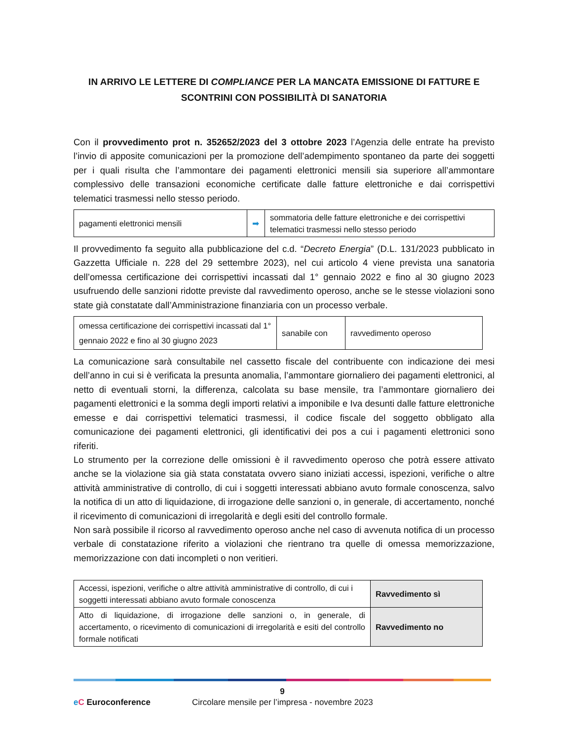IN ARRIVO LE LETTERE DI COMPLIANCE PER LA MANCATA EMISSIONE DI FATTURE E SCONTRINI CON POSSIBILITÀ DI SANATORIA
Con il provvedimento prot n. 352652/2023 del 3 ottobre 2023 l’Agenzia delle entrate ha previsto l’invio di apposite comunicazioni per la promozione dell’adempimento spontaneo da parte dei soggetti per i quali risulta che l’ammontare dei pagamenti elettronici mensili sia superiore all’ammontare complessivo delle transazioni economiche certificate dalle fatture elettroniche e dai corrispettivi telematici trasmessi nello stesso periodo.
| pagamenti elettronici mensili | ➡ | sommatoria delle fatture elettroniche e dei corrispettivi telematici trasmessi nello stesso periodo |
Il provvedimento fa seguito alla pubblicazione del c.d. “Decreto Energia” (D.L. 131/2023 pubblicato in Gazzetta Ufficiale n. 228 del 29 settembre 2023), nel cui articolo 4 viene prevista una sanatoria dell’omessa certificazione dei corrispettivi incassati dal 1° gennaio 2022 e fino al 30 giugno 2023 usufruendo delle sanzioni ridotte previste dal ravvedimento operoso, anche se le stesse violazioni sono state già constatate dall’Amministrazione finanziaria con un processo verbale.
| omessa certificazione dei corrispettivi incassati dal 1° gennaio 2022 e fino al 30 giugno 2023 | sanabile con | ravvedimento operoso |
La comunicazione sarà consultabile nel cassetto fiscale del contribuente con indicazione dei mesi dell’anno in cui si è verificata la presunta anomalia, l’ammontare giornaliero dei pagamenti elettronici, al netto di eventuali storni, la differenza, calcolata su base mensile, tra l’ammontare giornaliero dei pagamenti elettronici e la somma degli importi relativi a imponibile e Iva desunti dalle fatture elettroniche emesse e dai corrispettivi telematici trasmessi, il codice fiscale del soggetto obbligato alla comunicazione dei pagamenti elettronici, gli identificativi dei pos a cui i pagamenti elettronici sono riferiti.
Lo strumento per la correzione delle omissioni è il ravvedimento operoso che potrà essere attivato anche se la violazione sia già stata constatata ovvero siano iniziati accessi, ispezioni, verifiche o altre attività amministrative di controllo, di cui i soggetti interessati abbiano avuto formale conoscenza, salvo la notifica di un atto di liquidazione, di irrogazione delle sanzioni o, in generale, di accertamento, nonché il ricevimento di comunicazioni di irregolarità e degli esiti del controllo formale.
Non sarà possibile il ricorso al ravvedimento operoso anche nel caso di avvenuta notifica di un processo verbale di constatazione riferito a violazioni che rientrano tra quelle di omessa memorizzazione, memorizzazione con dati incompleti o non veritieri.
| Accessi, ispezioni, verifiche o altre attività amministrative di controllo, di cui i soggetti interessati abbiano avuto formale conoscenza | Ravvedimento sì |
| Atto di liquidazione, di irrogazione delle sanzioni o, in generale, di accertamento, o ricevimento di comunicazioni di irregolarità e esiti del controllo formale notificati | Ravvedimento no |
9
eC Euroconference Circolare mensile per l’impresa - novembre 2023